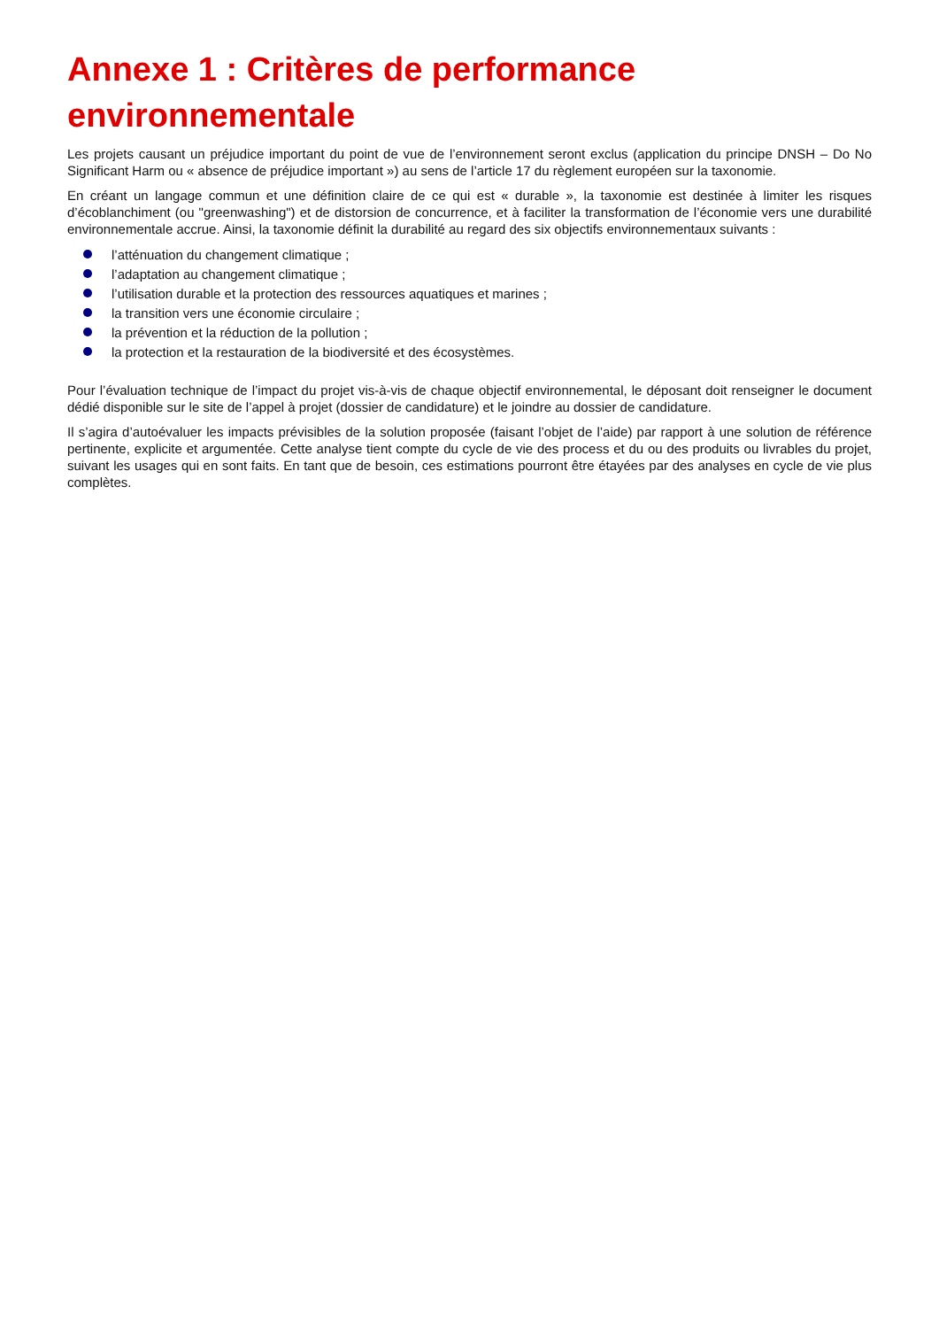Annexe 1 : Critères de performance environnementale
Les projets causant un préjudice important du point de vue de l’environnement seront exclus (application du principe DNSH – Do No Significant Harm ou « absence de préjudice important ») au sens de l’article 17 du règlement européen sur la taxonomie.
En créant un langage commun et une définition claire de ce qui est « durable », la taxonomie est destinée à limiter les risques d’écoblanchiment (ou "greenwashing") et de distorsion de concurrence, et à faciliter la transformation de l’économie vers une durabilité environnementale accrue. Ainsi, la taxonomie définit la durabilité au regard des six objectifs environnementaux suivants :
l’atténuation du changement climatique ;
l’adaptation au changement climatique ;
l’utilisation durable et la protection des ressources aquatiques et marines ;
la transition vers une économie circulaire ;
la prévention et la réduction de la pollution ;
la protection et la restauration de la biodiversité et des écosystèmes.
Pour l’évaluation technique de l’impact du projet vis-à-vis de chaque objectif environnemental, le déposant doit renseigner le document dédié disponible sur le site de l’appel à projet (dossier de candidature) et le joindre au dossier de candidature.
Il s’agira d’autoévaluer les impacts prévisibles de la solution proposée (faisant l’objet de l’aide) par rapport à une solution de référence pertinente, explicite et argumentée. Cette analyse tient compte du cycle de vie des process et du ou des produits ou livrables du projet, suivant les usages qui en sont faits. En tant que de besoin, ces estimations pourront être étayées par des analyses en cycle de vie plus complètes.